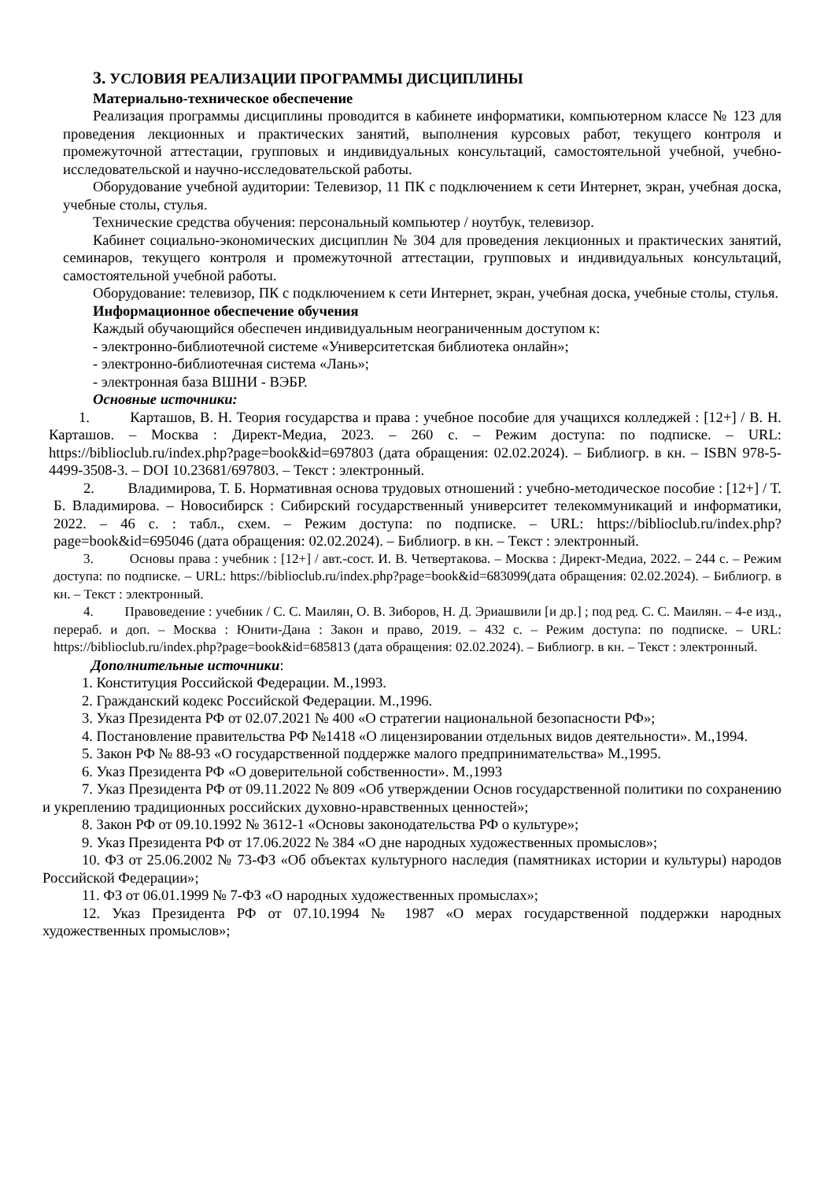3. УСЛОВИЯ РЕАЛИЗАЦИИ ПРОГРАММЫ ДИСЦИПЛИНЫ
Материально-техническое обеспечение
Реализация программы дисциплины проводится в кабинете информатики, компьютерном классе № 123 для проведения лекционных и практических занятий, выполнения курсовых работ, текущего контроля и промежуточной аттестации, групповых и индивидуальных консультаций, самостоятельной учебной, учебно-исследовательской и научно-исследовательской работы.
Оборудование учебной аудитории: Телевизор, 11 ПК с подключением к сети Интернет, экран, учебная доска, учебные столы, стулья.
Технические средства обучения: персональный компьютер / ноутбук, телевизор.
Кабинет социально-экономических дисциплин № 304 для проведения лекционных и практических занятий, семинаров, текущего контроля и промежуточной аттестации, групповых и индивидуальных консультаций, самостоятельной учебной работы.
Оборудование: телевизор, ПК с подключением к сети Интернет, экран, учебная доска, учебные столы, стулья.
Информационное обеспечение обучения
Каждый обучающийся обеспечен индивидуальным неограниченным доступом к:
- электронно-библиотечной системе «Университетская библиотека онлайн»;
- электронно-библиотечная система «Лань»;
- электронная база ВШНИ - ВЭБР.
Основные источники:
1. Карташов, В. Н. Теория государства и права : учебное пособие для учащихся колледжей : [12+] / В. Н. Карташов. – Москва : Директ-Медиа, 2023. – 260 с. – Режим доступа: по подписке. – URL: https://biblioclub.ru/index.php?page=book&id=697803 (дата обращения: 02.02.2024). – Библиогр. в кн. – ISBN 978-5-4499-3508-3. – DOI 10.23681/697803. – Текст : электронный.
2. Владимирова, Т. Б. Нормативная основа трудовых отношений : учебно-методическое пособие : [12+] / Т. Б. Владимирова. – Новосибирск : Сибирский государственный университет телекоммуникаций и информатики, 2022. – 46 с. : табл., схем. – Режим доступа: по подписке. – URL: https://biblioclub.ru/index.php?page=book&id=695046 (дата обращения: 02.02.2024). – Библиогр. в кн. – Текст : электронный.
3. Основы права : учебник : [12+] / авт.-сост. И. В. Четвертакова. – Москва : Директ-Медиа, 2022. – 244 с. – Режим доступа: по подписке. – URL: https://biblioclub.ru/index.php?page=book&id=683099(дата обращения: 02.02.2024). – Библиогр. в кн. – Текст : электронный.
4. Правоведение : учебник / С. С. Маилян, О. В. Зиборов, Н. Д. Эриашвили [и др.] ; под ред. С. С. Маилян. – 4-е изд., перераб. и доп. – Москва : Юнити-Дана : Закон и право, 2019. – 432 с. – Режим доступа: по подписке. – URL: https://biblioclub.ru/index.php?page=book&id=685813 (дата обращения: 02.02.2024). – Библиогр. в кн. – Текст : электронный.
Дополнительные источники:
1. Конституция Российской Федерации. М.,1993.
2. Гражданский кодекс Российской Федерации. М.,1996.
3. Указ Президента РФ от 02.07.2021 № 400 «О стратегии национальной безопасности РФ»;
4. Постановление правительства РФ №1418 «О лицензировании отдельных видов деятельности». М.,1994.
5. Закон РФ № 88-93 «О государственной поддержке малого предпринимательства» М.,1995.
6. Указ Президента РФ «О доверительной собственности». М.,1993
7. Указ Президента РФ от 09.11.2022 № 809 «Об утверждении Основ государственной политики по сохранению и укреплению традиционных российских духовно-нравственных ценностей»;
8. Закон РФ от 09.10.1992 № 3612-1 «Основы законодательства РФ о культуре»;
9. Указ Президента РФ от 17.06.2022 № 384 «О дне народных художественных промыслов»;
10. ФЗ от 25.06.2002 № 73-ФЗ «Об объектах культурного наследия (памятниках истории и культуры) народов Российской Федерации»;
11. ФЗ от 06.01.1999 № 7-ФЗ «О народных художественных промыслах»;
12. Указ Президента РФ от 07.10.1994 № 1987 «О мерах государственной поддержки народных художественных промыслов»;